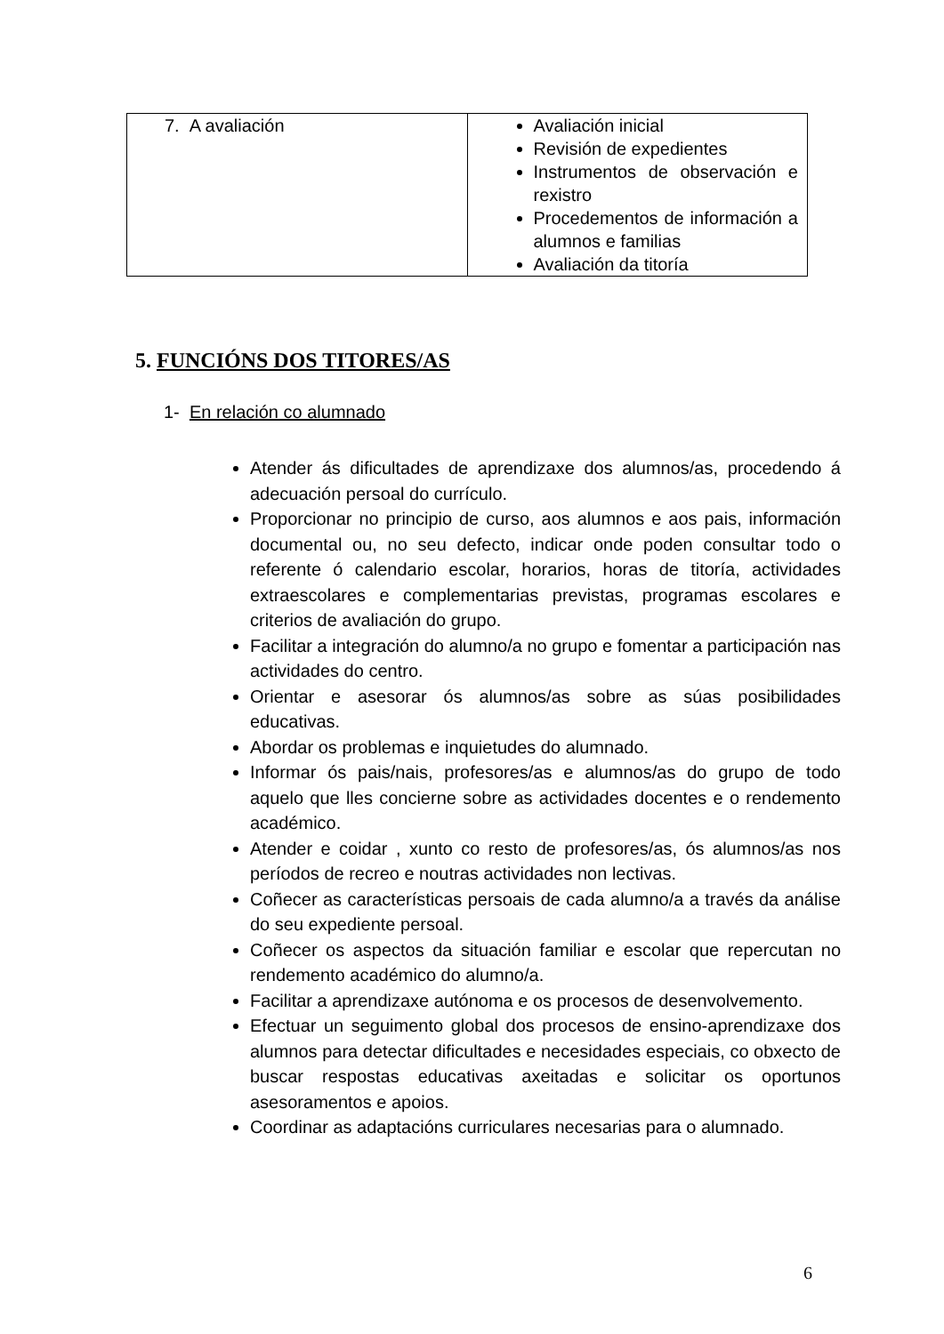| 7. A avaliación | Avaliación inicial Revisión de expedientes Instrumentos de observación e rexistro Procedementos de información a alumnos e familias Avaliación da titoría |
5. FUNCIÓNS DOS TITORES/AS
1- En relación co alumnado
Atender ás dificultades de aprendizaxe dos alumnos/as, procedendo á adecuación persoal do currículo.
Proporcionar no principio de curso, aos alumnos e aos pais, información documental ou, no seu defecto, indicar onde poden consultar todo o referente ó calendario escolar, horarios, horas de titoría, actividades extraescolares e complementarias previstas, programas escolares e criterios de avaliación do grupo.
Facilitar a integración do alumno/a no grupo e fomentar a participación nas actividades do centro.
Orientar e asesorar ós alumnos/as sobre as súas posibilidades educativas.
Abordar os problemas e inquietudes do alumnado.
Informar ós pais/nais, profesores/as e alumnos/as do grupo de todo aquelo que lles concierne sobre as actividades docentes e o rendemento académico.
Atender e coidar , xunto co resto de profesores/as, ós alumnos/as nos períodos de recreo e noutras actividades non lectivas.
Coñecer as características persoais de cada alumno/a a través da análise do seu expediente persoal.
Coñecer os aspectos da situación familiar e escolar que repercutan no rendemento académico do alumno/a.
Facilitar a aprendizaxe autónoma e os procesos de desenvolvemento.
Efectuar un seguimento global dos procesos de ensino-aprendizaxe dos alumnos para detectar dificultades e necesidades especiais, co obxecto de buscar respostas educativas axeitadas e solicitar os oportunos asesoramentos e apoios.
Coordinar as adaptacións curriculares necesarias para o alumnado.
6